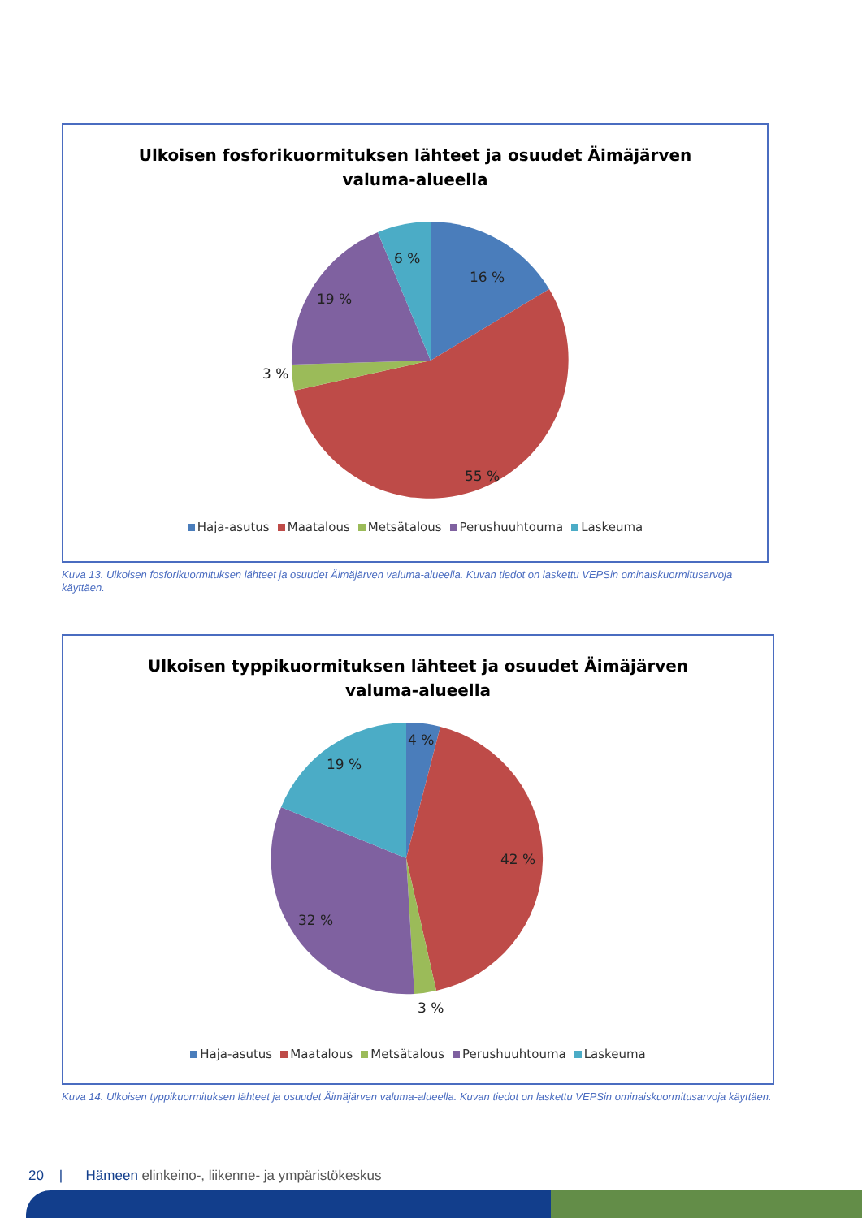Ulkoisen fosforikuormituksen lähteet ja osuudet Äimäjärven
valuma-alueella
6 %
16 %
19 %
3 %
55 %
Haja-asutus Maatalous Metsätalous Perushuuhtouma Laskeuma
Kuva 13. Ulkoisen fosforikuormituksen lähteet ja osuudet Äimäjärven valuma-alueella. Kuvan tiedot on laskettu VEPSin ominaiskuormitusarvoja käyttäen.
Ulkoisen typpikuormituksen lähteet ja osuudet Äimäjärven
valuma-alueella
4 %
19 %
42 %
32 %
3 %
Haja-asutus Maatalous Metsätalous Perushuuhtouma Laskeuma
Kuva 14. Ulkoisen typpikuormituksen lähteet ja osuudet Äimäjärven valuma-alueella. Kuvan tiedot on laskettu VEPSin ominaiskuormitusarvoja käyttäen.
20 | Hämeen elinkeino-, liikenne- ja ympäristökeskus